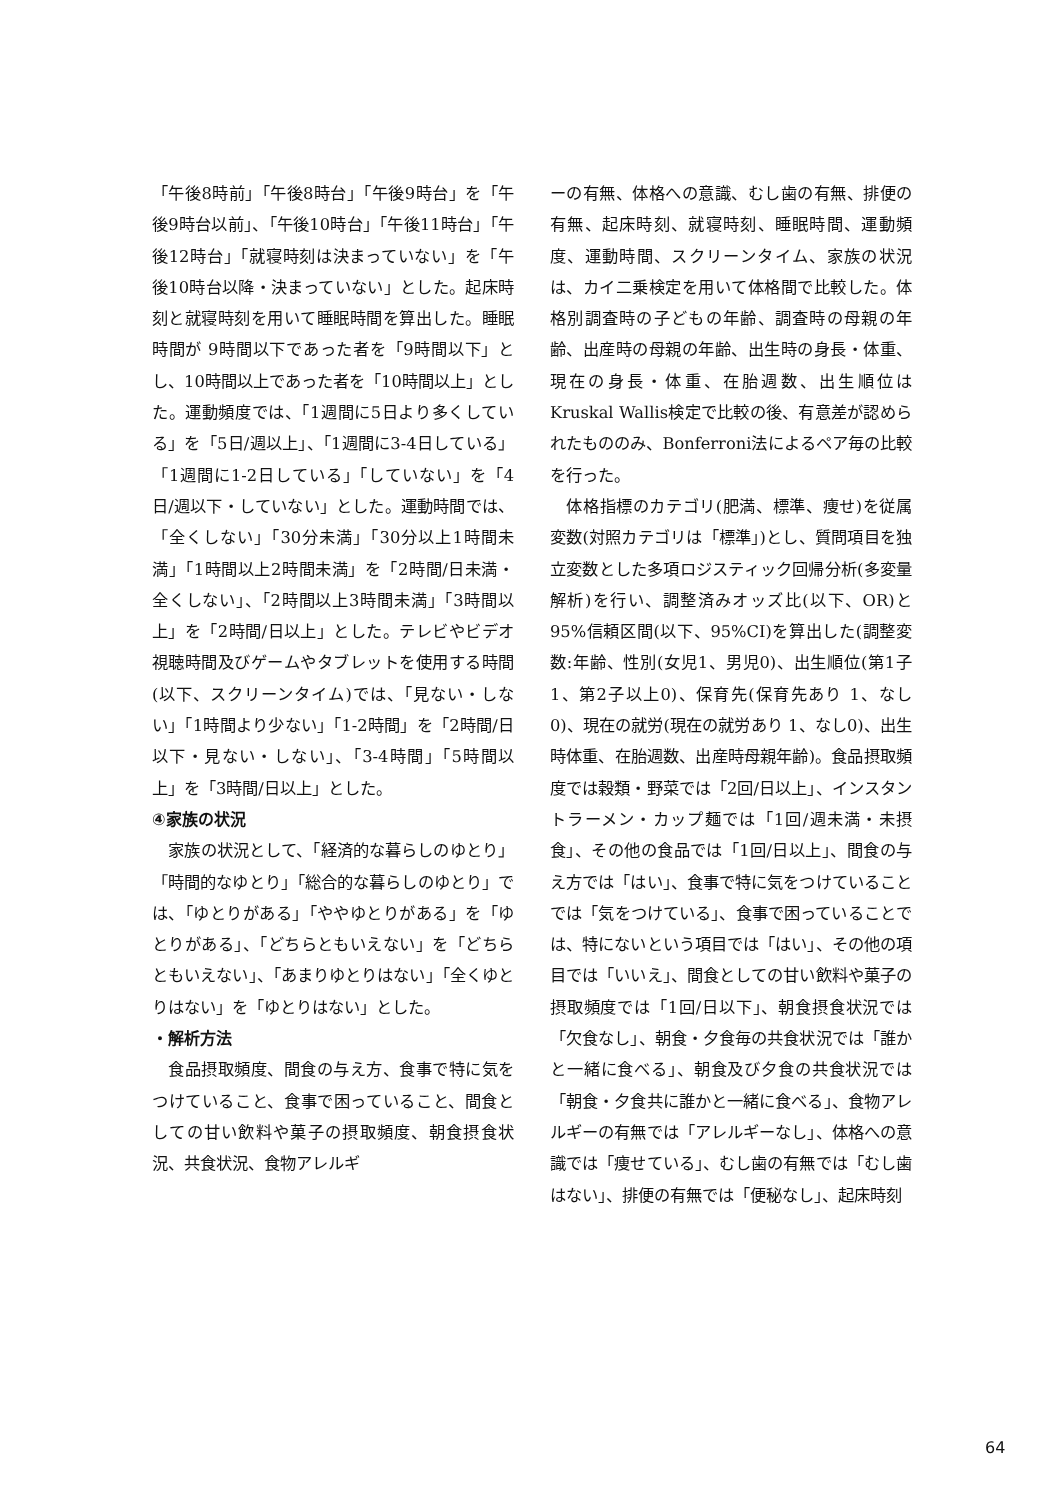「午後8時前」「午後8時台」「午後9時台」を「午後9時台以前」、「午後10時台」「午後11時台」「午後12時台」「就寝時刻は決まっていない」を「午後10時台以降・決まっていない」とした。起床時刻と就寝時刻を用いて睡眠時間を算出した。睡眠時間が 9時間以下であった者を「9時間以下」とし、10時間以上であった者を「10時間以上」とした。運動頻度では、「1週間に5日より多くしている」を「5日/週以上」、「1週間に3-4日している」「1週間に1-2日している」「していない」を「4日/週以下・していない」とした。運動時間では、「全くしない」「30分未満」「30分以上1時間未満」「1時間以上2時間未満」を「2時間/日未満・全くしない」、「2時間以上3時間未満」「3時間以上」を「2時間/日以上」とした。テレビやビデオ視聴時間及びゲームやタブレットを使用する時間(以下、スクリーンタイム)では、「見ない・しない」「1時間より少ない」「1-2時間」を「2時間/日以下・見ない・しない」、「3-4時間」「5時間以上」を「3時間/日以上」とした。
④家族の状況
家族の状況として、「経済的な暮らしのゆとり」「時間的なゆとり」「総合的な暮らしのゆとり」では、「ゆとりがある」「ややゆとりがある」を「ゆとりがある」、「どちらともいえない」を「どちらともいえない」、「あまりゆとりはない」「全くゆとりはない」を「ゆとりはない」とした。
・解析方法
食品摂取頻度、間食の与え方、食事で特に気をつけていること、食事で困っていること、間食としての甘い飲料や菓子の摂取頻度、朝食摂食状況、共食状況、食物アレルギ
ーの有無、体格への意識、むし歯の有無、排便の有無、起床時刻、就寝時刻、睡眠時間、運動頻度、運動時間、スクリーンタイム、家族の状況は、カイ二乗検定を用いて体格間で比較した。体格別調査時の子どもの年齢、調査時の母親の年齢、出産時の母親の年齢、出生時の身長・体重、現在の身長・体重、在胎週数、出生順位はKruskal Wallis検定で比較の後、有意差が認められたもののみ、Bonferroni法によるペア毎の比較を行った。
体格指標のカテゴリ(肥満、標準、痩せ)を従属変数(対照カテゴリは「標準」)とし、質問項目を独立変数とした多項ロジスティック回帰分析(多変量解析)を行い、調整済みオッズ比(以下、OR)と 95%信頼区間(以下、95%CI)を算出した(調整変数:年齢、性別(女児1、男児0)、出生順位(第1子1、第2子以上0)、保育先(保育先あり 1、なし0)、現在の就労(現在の就労あり 1、なし0)、出生時体重、在胎週数、出産時母親年齢)。食品摂取頻度では穀類・野菜では「2回/日以上」、インスタントラーメン・カップ麺では「1回/週未満・未摂食」、その他の食品では「1回/日以上」、間食の与え方では「はい」、食事で特に気をつけていることでは「気をつけている」、食事で困っていることでは、特にないという項目では「はい」、その他の項目では「いいえ」、間食としての甘い飲料や菓子の摂取頻度では「1回/日以下」、朝食摂食状況では「欠食なし」、朝食・夕食毎の共食状況では「誰かと一緒に食べる」、朝食及び夕食の共食状況では「朝食・夕食共に誰かと一緒に食べる」、食物アレルギーの有無では「アレルギーなし」、体格への意識では「痩せている」、むし歯の有無では「むし歯はない」、排便の有無では「便秘なし」、起床時刻
64